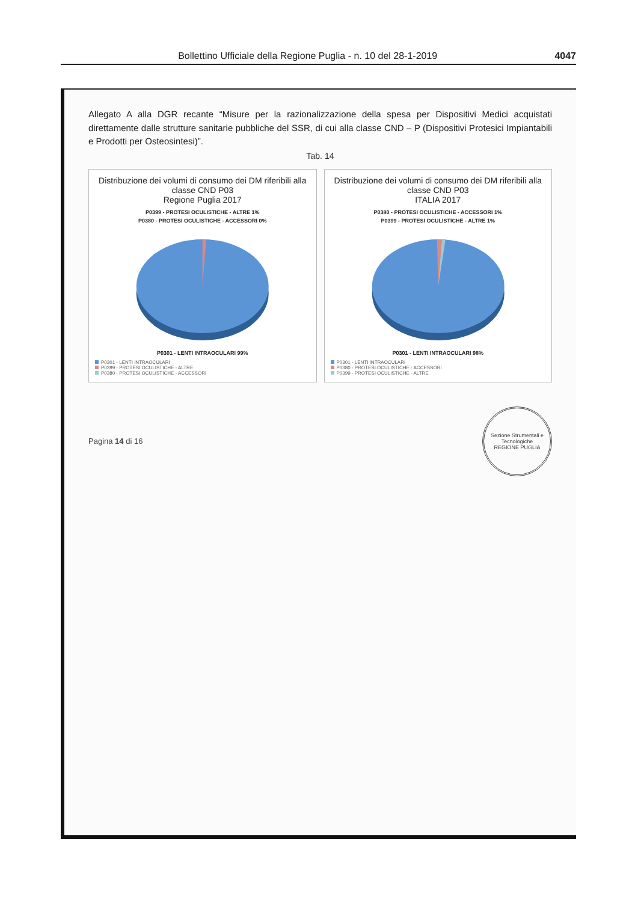Bollettino Ufficiale della Regione Puglia - n. 10 del 28-1-2019 4047
Allegato A alla DGR recante “Misure per la razionalizzazione della spesa per Dispositivi Medici acquistati direttamente dalle strutture sanitarie pubbliche del SSR, di cui alla classe CND – P (Dispositivi Protesici Impiantabili e Prodotti per Osteosintesi)”.
Tab. 14
Distribuzione dei volumi di consumo dei DM riferibili alla classe CND P03
Regione Puglia 2017
P0399 - PROTESI OCULISTICHE - ALTRE 1%
P0380 - PROTESI OCULISTICHE - ACCESSORI 0%
P0301 - LENTI INTRAOCULARI 99%
P0301 - LENTI INTRAOCULARI
P0399 - PROTESI OCULISTICHE - ALTRE
P0380 - PROTESI OCULISTICHE - ACCESSORI
Distribuzione dei volumi di consumo dei DM riferibili alla classe CND P03
ITALIA 2017
P0380 - PROTESI OCULISTICHE - ACCESSORI 1%
P0399 - PROTESI OCULISTICHE - ALTRE 1%
P0301 - LENTI INTRAOCULARI 98%
P0301 - LENTI INTRAOCULARI
P0380 - PROTESI OCULISTICHE - ACCESSORI
P0399 - PROTESI OCULISTICHE - ALTRE
Pagina 14 di 16
Sezione Strumentali e Tecnologiche
REGIONE PUGLIA